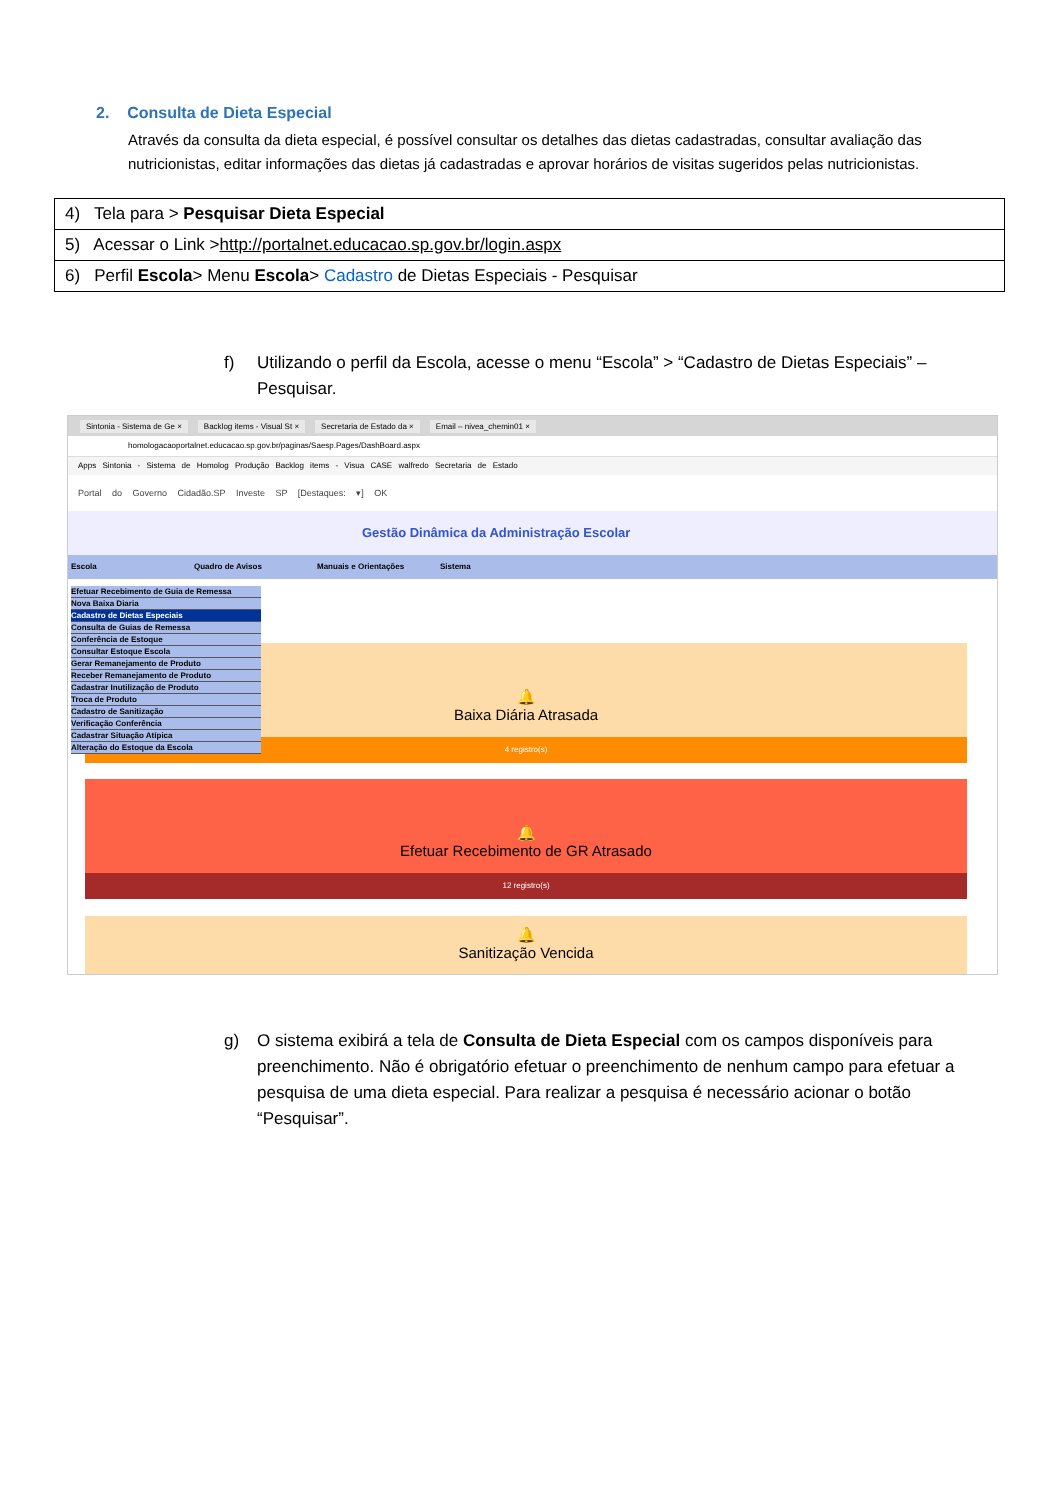2. Consulta de Dieta Especial
Através da consulta da dieta especial, é possível consultar os detalhes das dietas cadastradas, consultar avaliação das nutricionistas, editar informações das dietas já cadastradas e aprovar horários de visitas sugeridos pelas nutricionistas.
| 4) Tela para > Pesquisar Dieta Especial |
| 5) Acessar o Link > http://portalnet.educacao.sp.gov.br/login.aspx |
| 6) Perfil Escola > Menu Escola > Cadastro de Dietas Especiais - Pesquisar |
f) Utilizando o perfil da Escola, acesse o menu “Escola” > “Cadastro de Dietas Especiais” – Pesquisar.
Sintonia - Sistema de Ge × Backlog items - Visual St × Secretaria de Estado da × Email – nivea_chemin01 ×
homologacaoportalnet.educacao.sp.gov.br/paginas/Saesp.Pages/DashBoard.aspx
Apps Sintonia - Sistema de Homolog Produção Backlog items - Visua CASE walfredo Secretaria de Estado
Portal do Governo Cidadão.SP Investe SP [Destaques: ▾] OK
Gestão Dinâmica da Administração Escolar
Escola Quadro de Avisos Manuais e Orientações Sistema
🔔
Baixa Diária Atrasada
4 registro(s)
🔔
Efetuar Recebimento de GR Atrasado
12 registro(s)
🔔
Sanitização Vencida
Efetuar Recebimento de Guia de Remessa
Nova Baixa Diaria
Cadastro de Dietas Especiais
Consulta de Guias de Remessa
Conferência de Estoque
Consultar Estoque Escola
Gerar Remanejamento de Produto
Receber Remanejamento de Produto
Cadastrar Inutilização de Produto
Troca de Produto
Cadastro de Sanitização
Verificação Conferência
Cadastrar Situação Atípica
Alteração do Estoque da Escola
g) O sistema exibirá a tela de Consulta de Dieta Especial com os campos disponíveis para preenchimento. Não é obrigatório efetuar o preenchimento de nenhum campo para efetuar a pesquisa de uma dieta especial. Para realizar a pesquisa é necessário acionar o botão “Pesquisar”.